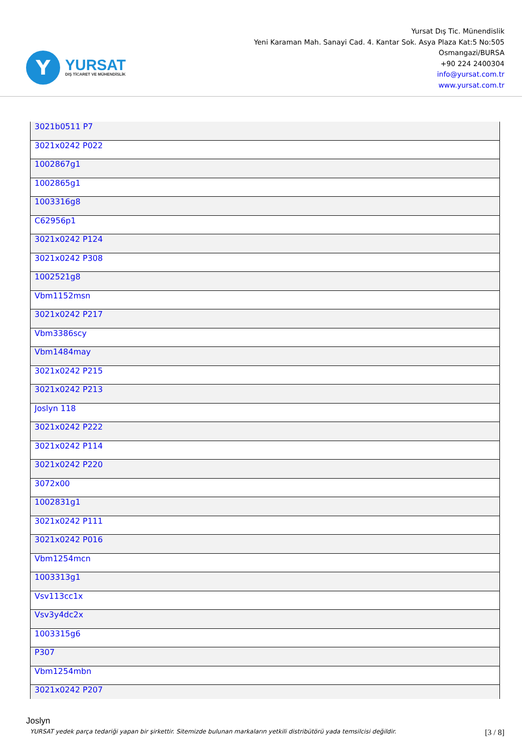Y
YURSAT
DIŞ TİCARET VE MÜHENDİSLİK
Yursat Dış Tic. Münendislik
Yeni Karaman Mah. Sanayi Cad. 4. Kantar Sok. Asya Plaza Kat:5 No:505
Osmangazi/BURSA
+90 224 2400304
info@yursat.com.tr
www.yursat.com.tr
| 3021b0511 P7 |
| 3021x0242 P022 |
| 1002867g1 |
| 1002865g1 |
| 1003316g8 |
| C62956p1 |
| 3021x0242 P124 |
| 3021x0242 P308 |
| 1002521g8 |
| Vbm1152msn |
| 3021x0242 P217 |
| Vbm3386scy |
| Vbm1484may |
| 3021x0242 P215 |
| 3021x0242 P213 |
| Joslyn 118 |
| 3021x0242 P222 |
| 3021x0242 P114 |
| 3021x0242 P220 |
| 3072x00 |
| 1002831g1 |
| 3021x0242 P111 |
| 3021x0242 P016 |
| Vbm1254mcn |
| 1003313g1 |
| Vsv113cc1x |
| Vsv3y4dc2x |
| 1003315g6 |
| P307 |
| Vbm1254mbn |
| 3021x0242 P207 |
Joslyn
YURSAT yedek parça tedariği yapan bir şirkettir. Sitemizde bulunan markaların yetkili distribütörü yada temsilcisi değildir. [3 / 8]